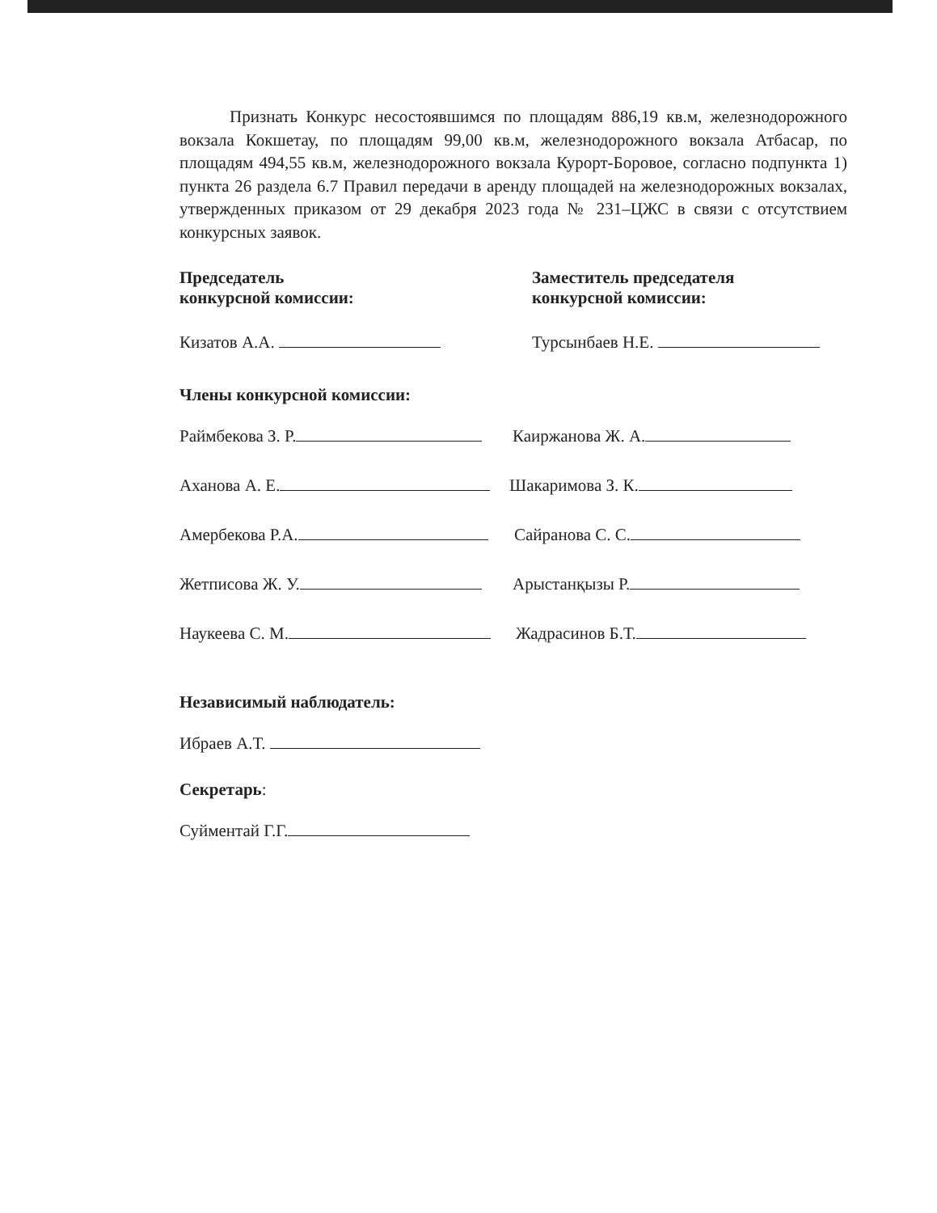Признать Конкурс несостоявшимся по площадям 886,19 кв.м, железнодорожного вокзала Кокшетау, по площадям 99,00 кв.м, железнодорожного вокзала Атбасар, по площадям 494,55 кв.м, железнодорожного вокзала Курорт-Боровое, согласно подпункта 1) пункта 26 раздела 6.7 Правил передачи в аренду площадей на железнодорожных вокзалах, утвержденных приказом от 29 декабря 2023 года № 231–ЦЖС в связи с отсутствием конкурсных заявок.
Председатель
конкурсной комиссии:
Заместитель председателя
конкурсной комиссии:
Кизатов А.А. Турсынбаев Н.Е.
Члены конкурсной комиссии:
Раймбекова З. Р. Каиржанова Ж. А.
Аханова А. Е. Шакаримова З. К.
Амербекова Р.А. Сайранова С. С.
Жетписова Ж. У. Арыстанқызы Р.
Наукеева С. М. Жадрасинов Б.Т.
Независимый наблюдатель:
Ибраев А.Т.
Секретарь:
Суйментай Г.Г.